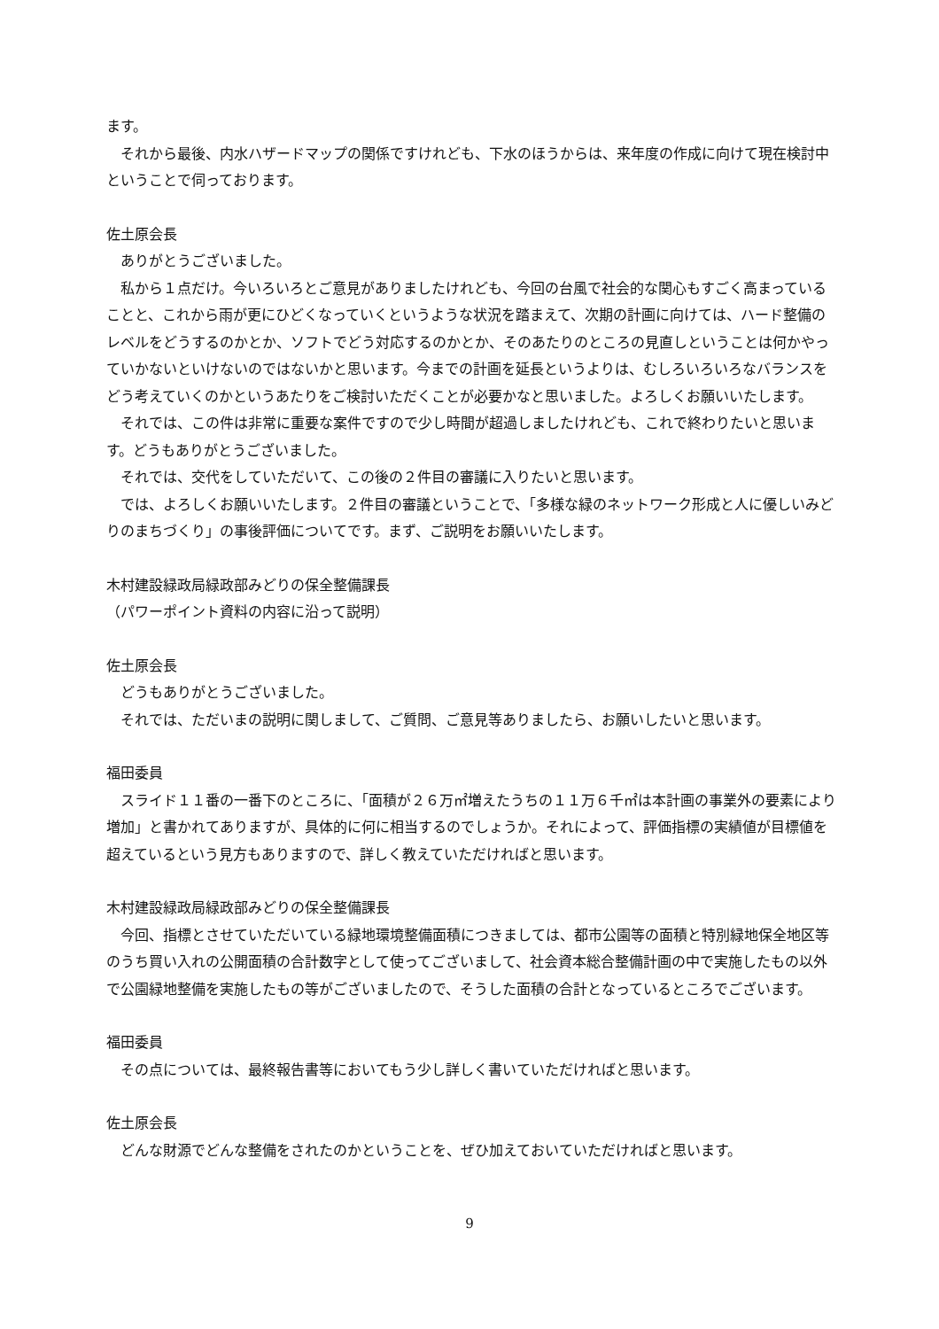ます。
　それから最後、内水ハザードマップの関係ですけれども、下水のほうからは、来年度の作成に向けて現在検討中ということで伺っております。
佐土原会長
　ありがとうございました。
　私から１点だけ。今いろいろとご意見がありましたけれども、今回の台風で社会的な関心もすごく高まっていることと、これから雨が更にひどくなっていくというような状況を踏まえて、次期の計画に向けては、ハード整備のレベルをどうするのかとか、ソフトでどう対応するのかとか、そのあたりのところの見直しということは何かやっていかないといけないのではないかと思います。今までの計画を延長というよりは、むしろいろいろなバランスをどう考えていくのかというあたりをご検討いただくことが必要かなと思いました。よろしくお願いいたします。
　それでは、この件は非常に重要な案件ですので少し時間が超過しましたけれども、これで終わりたいと思います。どうもありがとうございました。
　それでは、交代をしていただいて、この後の２件目の審議に入りたいと思います。
　では、よろしくお願いいたします。２件目の審議ということで、「多様な緑のネットワーク形成と人に優しいみどりのまちづくり」の事後評価についてです。まず、ご説明をお願いいたします。
木村建設緑政局緑政部みどりの保全整備課長
（パワーポイント資料の内容に沿って説明）
佐土原会長
　どうもありがとうございました。
　それでは、ただいまの説明に関しまして、ご質問、ご意見等ありましたら、お願いしたいと思います。
福田委員
　スライド１１番の一番下のところに、「面積が２６万㎡増えたうちの１１万６千㎡は本計画の事業外の要素により増加」と書かれてありますが、具体的に何に相当するのでしょうか。それによって、評価指標の実績値が目標値を超えているという見方もありますので、詳しく教えていただければと思います。
木村建設緑政局緑政部みどりの保全整備課長
　今回、指標とさせていただいている緑地環境整備面積につきましては、都市公園等の面積と特別緑地保全地区等のうち買い入れの公開面積の合計数字として使ってございまして、社会資本総合整備計画の中で実施したもの以外で公園緑地整備を実施したもの等がございましたので、そうした面積の合計となっているところでございます。
福田委員
　その点については、最終報告書等においてもう少し詳しく書いていただければと思います。
佐土原会長
　どんな財源でどんな整備をされたのかということを、ぜひ加えておいていただければと思います。
9